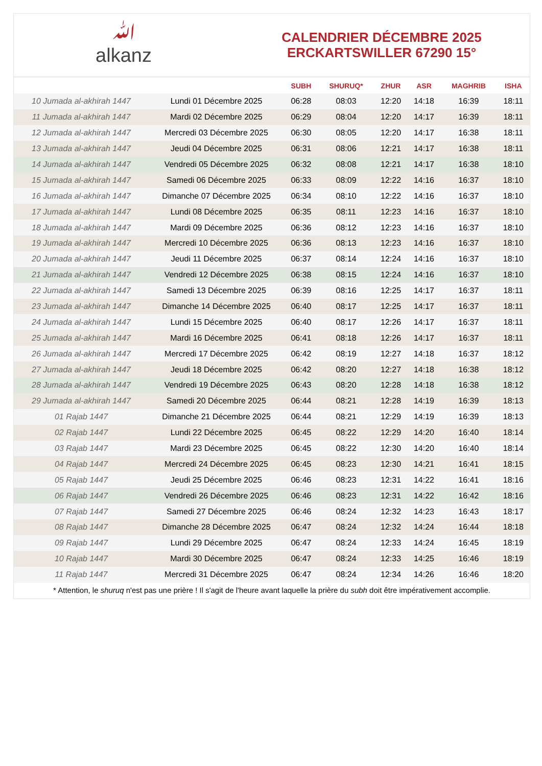ﷲalkanz
CALENDRIER DÉCEMBRE 2025
ERCKARTSWILLER 67290 15°
| | | SUBH | SHURUQ* | ZHUR | ASR | MAGHRIB | ISHA |
| --- | --- | --- | --- | --- | --- | --- | --- |
| 10 Jumada al-akhirah 1447 | Lundi 01 Décembre 2025 | 06:28 | 08:03 | 12:20 | 14:18 | 16:39 | 18:11 |
| 11 Jumada al-akhirah 1447 | Mardi 02 Décembre 2025 | 06:29 | 08:04 | 12:20 | 14:17 | 16:39 | 18:11 |
| 12 Jumada al-akhirah 1447 | Mercredi 03 Décembre 2025 | 06:30 | 08:05 | 12:20 | 14:17 | 16:38 | 18:11 |
| 13 Jumada al-akhirah 1447 | Jeudi 04 Décembre 2025 | 06:31 | 08:06 | 12:21 | 14:17 | 16:38 | 18:11 |
| 14 Jumada al-akhirah 1447 | Vendredi 05 Décembre 2025 | 06:32 | 08:08 | 12:21 | 14:17 | 16:38 | 18:10 |
| 15 Jumada al-akhirah 1447 | Samedi 06 Décembre 2025 | 06:33 | 08:09 | 12:22 | 14:16 | 16:37 | 18:10 |
| 16 Jumada al-akhirah 1447 | Dimanche 07 Décembre 2025 | 06:34 | 08:10 | 12:22 | 14:16 | 16:37 | 18:10 |
| 17 Jumada al-akhirah 1447 | Lundi 08 Décembre 2025 | 06:35 | 08:11 | 12:23 | 14:16 | 16:37 | 18:10 |
| 18 Jumada al-akhirah 1447 | Mardi 09 Décembre 2025 | 06:36 | 08:12 | 12:23 | 14:16 | 16:37 | 18:10 |
| 19 Jumada al-akhirah 1447 | Mercredi 10 Décembre 2025 | 06:36 | 08:13 | 12:23 | 14:16 | 16:37 | 18:10 |
| 20 Jumada al-akhirah 1447 | Jeudi 11 Décembre 2025 | 06:37 | 08:14 | 12:24 | 14:16 | 16:37 | 18:10 |
| 21 Jumada al-akhirah 1447 | Vendredi 12 Décembre 2025 | 06:38 | 08:15 | 12:24 | 14:16 | 16:37 | 18:10 |
| 22 Jumada al-akhirah 1447 | Samedi 13 Décembre 2025 | 06:39 | 08:16 | 12:25 | 14:17 | 16:37 | 18:11 |
| 23 Jumada al-akhirah 1447 | Dimanche 14 Décembre 2025 | 06:40 | 08:17 | 12:25 | 14:17 | 16:37 | 18:11 |
| 24 Jumada al-akhirah 1447 | Lundi 15 Décembre 2025 | 06:40 | 08:17 | 12:26 | 14:17 | 16:37 | 18:11 |
| 25 Jumada al-akhirah 1447 | Mardi 16 Décembre 2025 | 06:41 | 08:18 | 12:26 | 14:17 | 16:37 | 18:11 |
| 26 Jumada al-akhirah 1447 | Mercredi 17 Décembre 2025 | 06:42 | 08:19 | 12:27 | 14:18 | 16:37 | 18:12 |
| 27 Jumada al-akhirah 1447 | Jeudi 18 Décembre 2025 | 06:42 | 08:20 | 12:27 | 14:18 | 16:38 | 18:12 |
| 28 Jumada al-akhirah 1447 | Vendredi 19 Décembre 2025 | 06:43 | 08:20 | 12:28 | 14:18 | 16:38 | 18:12 |
| 29 Jumada al-akhirah 1447 | Samedi 20 Décembre 2025 | 06:44 | 08:21 | 12:28 | 14:19 | 16:39 | 18:13 |
| 01 Rajab 1447 | Dimanche 21 Décembre 2025 | 06:44 | 08:21 | 12:29 | 14:19 | 16:39 | 18:13 |
| 02 Rajab 1447 | Lundi 22 Décembre 2025 | 06:45 | 08:22 | 12:29 | 14:20 | 16:40 | 18:14 |
| 03 Rajab 1447 | Mardi 23 Décembre 2025 | 06:45 | 08:22 | 12:30 | 14:20 | 16:40 | 18:14 |
| 04 Rajab 1447 | Mercredi 24 Décembre 2025 | 06:45 | 08:23 | 12:30 | 14:21 | 16:41 | 18:15 |
| 05 Rajab 1447 | Jeudi 25 Décembre 2025 | 06:46 | 08:23 | 12:31 | 14:22 | 16:41 | 18:16 |
| 06 Rajab 1447 | Vendredi 26 Décembre 2025 | 06:46 | 08:23 | 12:31 | 14:22 | 16:42 | 18:16 |
| 07 Rajab 1447 | Samedi 27 Décembre 2025 | 06:46 | 08:24 | 12:32 | 14:23 | 16:43 | 18:17 |
| 08 Rajab 1447 | Dimanche 28 Décembre 2025 | 06:47 | 08:24 | 12:32 | 14:24 | 16:44 | 18:18 |
| 09 Rajab 1447 | Lundi 29 Décembre 2025 | 06:47 | 08:24 | 12:33 | 14:24 | 16:45 | 18:19 |
| 10 Rajab 1447 | Mardi 30 Décembre 2025 | 06:47 | 08:24 | 12:33 | 14:25 | 16:46 | 18:19 |
| 11 Rajab 1447 | Mercredi 31 Décembre 2025 | 06:47 | 08:24 | 12:34 | 14:26 | 16:46 | 18:20 |
* Attention, le shuruq n'est pas une prière ! Il s'agit de l'heure avant laquelle la prière du subh doit être impérativement accomplie.